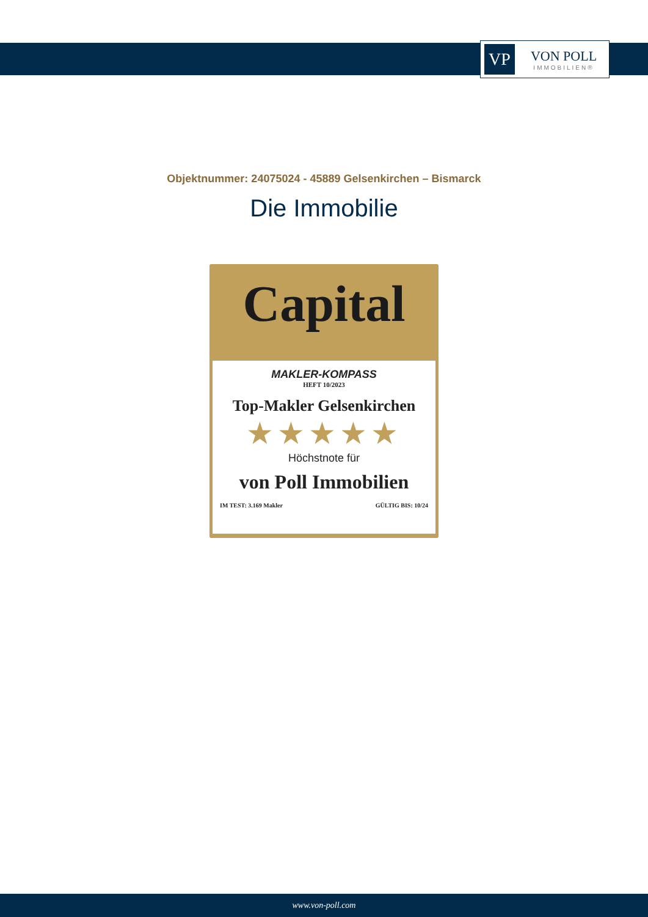VP
VON POLL
IMMOBILIEN®
Objektnummer: 24075024 - 45889 Gelsenkirchen – Bismarck
Die Immobilie
Capital
MAKLER-KOMPASS
HEFT 10/2023
Top-Makler Gelsenkirchen
★★★★★
Höchstnote für
von Poll Immobilien
IM TEST: 3.169 Makler GÜLTIG BIS: 10/24
www.von-poll.com